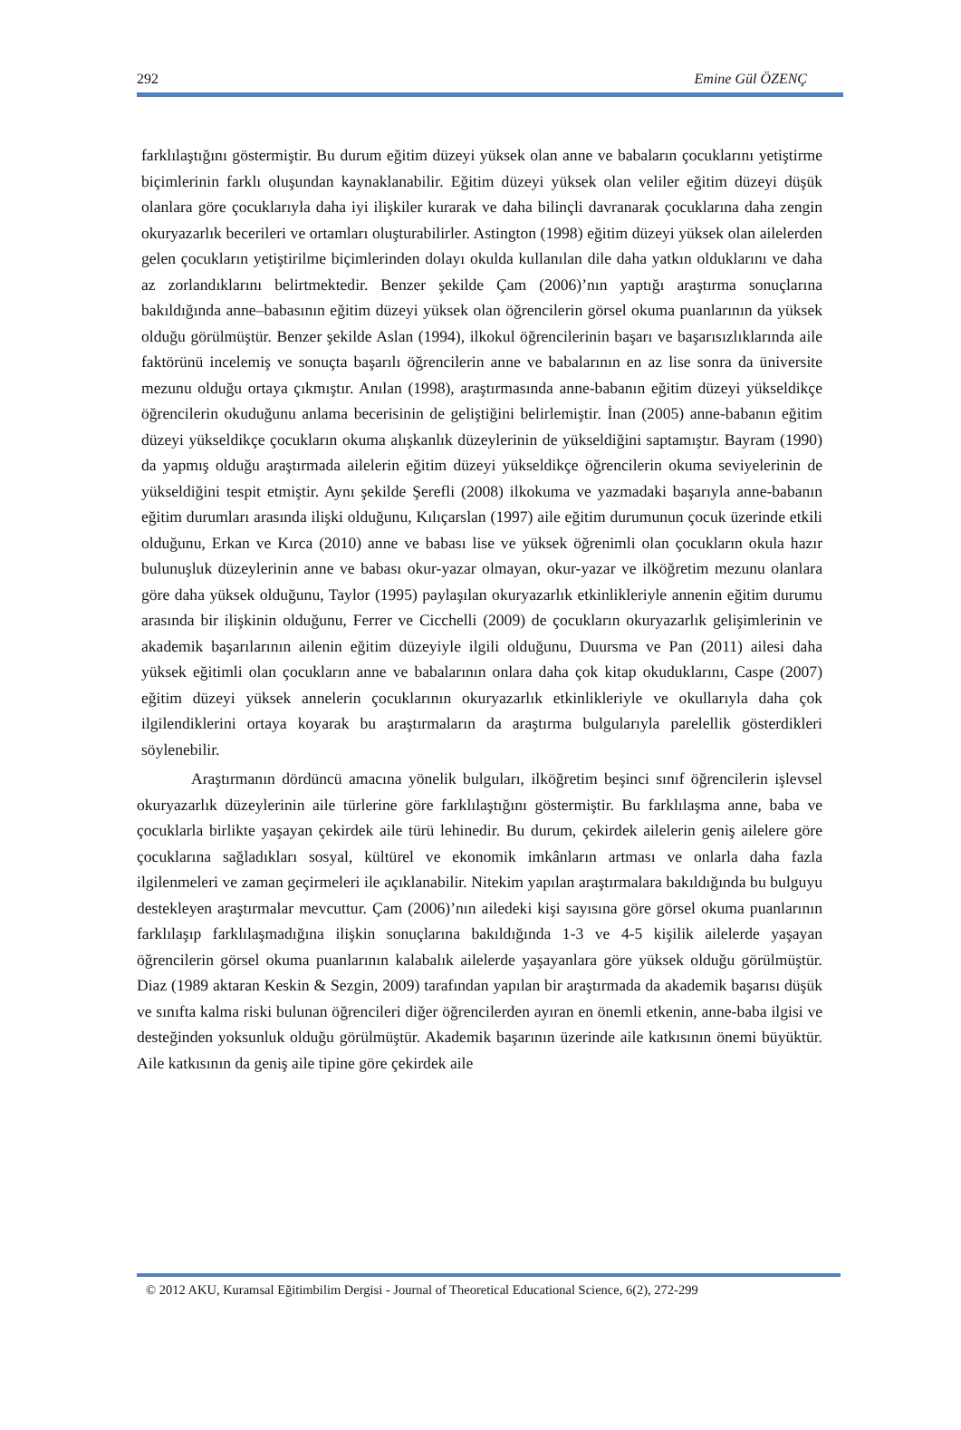292 Emine Gül ÖZENÇ
farklılaştığını göstermiştir. Bu durum eğitim düzeyi yüksek olan anne ve babaların çocuklarını yetiştirme biçimlerinin farklı oluşundan kaynaklanabilir. Eğitim düzeyi yüksek olan veliler eğitim düzeyi düşük olanlara göre çocuklarıyla daha iyi ilişkiler kurarak ve daha bilinçli davranarak çocuklarına daha zengin okuryazarlık becerileri ve ortamları oluşturabilirler. Astington (1998) eğitim düzeyi yüksek olan ailelerden gelen çocukların yetiştirilme biçimlerinden dolayı okulda kullanılan dile daha yatkın olduklarını ve daha az zorlandıklarını belirtmektedir. Benzer şekilde Çam (2006)’nın yaptığı araştırma sonuçlarına bakıldığında anne–babasının eğitim düzeyi yüksek olan öğrencilerin görsel okuma puanlarının da yüksek olduğu görülmüştür. Benzer şekilde Aslan (1994), ilkokul öğrencilerinin başarı ve başarısızlıklarında aile faktörünü incelemiş ve sonuçta başarılı öğrencilerin anne ve babalarının en az lise sonra da üniversite mezunu olduğu ortaya çıkmıştır. Anılan (1998), araştırmasında anne-babanın eğitim düzeyi yükseldikçe öğrencilerin okuduğunu anlama becerisinin de geliştiğini belirlemiştir. İnan (2005) anne-babanın eğitim düzeyi yükseldikçe çocukların okuma alışkanlık düzeylerinin de yükseldiğini saptamıştır. Bayram (1990) da yapmış olduğu araştırmada ailelerin eğitim düzeyi yükseldikçe öğrencilerin okuma seviyelerinin de yükseldiğini tespit etmiştir. Aynı şekilde Şerefli (2008) ilkokuma ve yazmadaki başarıyla anne-babanın eğitim durumları arasında ilişki olduğunu, Kılıçarslan (1997) aile eğitim durumunun çocuk üzerinde etkili olduğunu, Erkan ve Kırca (2010) anne ve babası lise ve yüksek öğrenimli olan çocukların okula hazır bulunuşluk düzeylerinin anne ve babası okur-yazar olmayan, okur-yazar ve ilköğretim mezunu olanlara göre daha yüksek olduğunu, Taylor (1995) paylaşılan okuryazarlık etkinlikleriyle annenin eğitim durumu arasında bir ilişkinin olduğunu, Ferrer ve Cicchelli (2009) de çocukların okuryazarlık gelişimlerinin ve akademik başarılarının ailenin eğitim düzeyiyle ilgili olduğunu, Duursma ve Pan (2011) ailesi daha yüksek eğitimli olan çocukların anne ve babalarının onlara daha çok kitap okuduklarını, Caspe (2007) eğitim düzeyi yüksek annelerin çocuklarının okuryazarlık etkinlikleriyle ve okullarıyla daha çok ilgilendiklerini ortaya koyarak bu araştırmaların da araştırma bulgularıyla parelellik gösterdikleri söylenebilir.
Araştırmanın dördüncü amacına yönelik bulguları, ilköğretim beşinci sınıf öğrencilerin işlevsel okuryazarlık düzeylerinin aile türlerine göre farklılaştığını göstermiştir. Bu farklılaşma anne, baba ve çocuklarla birlikte yaşayan çekirdek aile türü lehinedir. Bu durum, çekirdek ailelerin geniş ailelere göre çocuklarına sağladıkları sosyal, kültürel ve ekonomik imkânların artması ve onlarla daha fazla ilgilenmeleri ve zaman geçirmeleri ile açıklanabilir. Nitekim yapılan araştırmalara bakıldığında bu bulguyu destekleyen araştırmalar mevcuttur. Çam (2006)’nın ailedeki kişi sayısına göre görsel okuma puanlarının farklılaşıp farklılaşmadığına ilişkin sonuçlarına bakıldığında 1-3 ve 4-5 kişilik ailelerde yaşayan öğrencilerin görsel okuma puanlarının kalabalık ailelerde yaşayanlara göre yüksek olduğu görülmüştür. Diaz (1989 aktaran Keskin & Sezgin, 2009) tarafından yapılan bir araştırmada da akademik başarısı düşük ve sınıfta kalma riski bulunan öğrencileri diğer öğrencilerden ayıran en önemli etkenin, anne-baba ilgisi ve desteğinden yoksunluk olduğu görülmüştür. Akademik başarının üzerinde aile katkısının önemi büyüktür. Aile katkısının da geniş aile tipine göre çekirdek aile
© 2012 AKU, Kuramsal Eğitimbilim Dergisi - Journal of Theoretical Educational Science, 6(2), 272-299